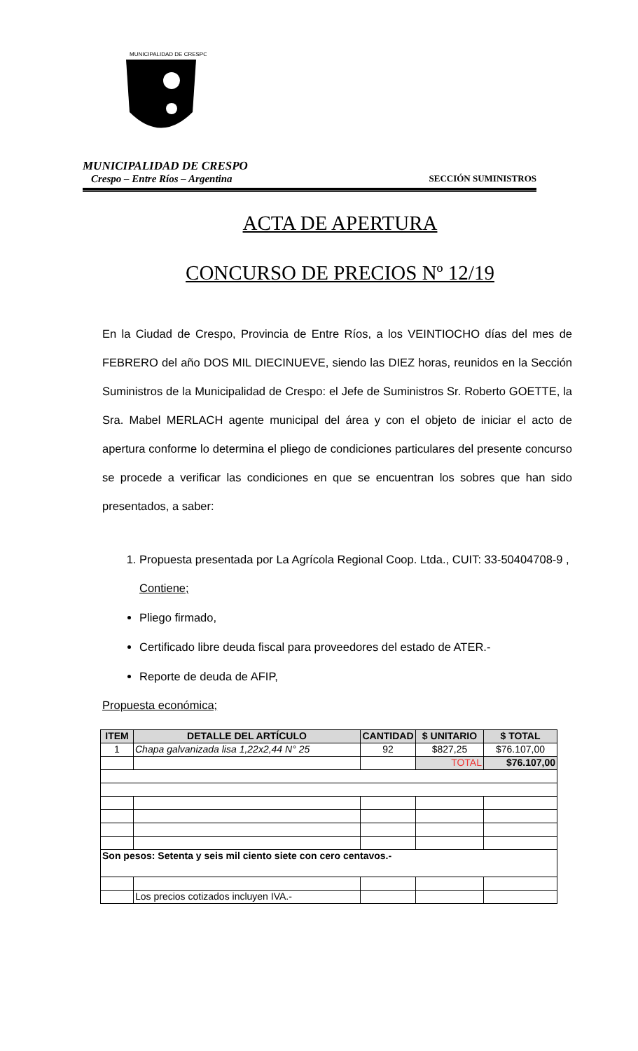MUNICIPALIDAD DE CRESPO
MUNICIPALIDAD DE CRESPO
Crespo – Entre Ríos – Argentina SECCIÓN SUMINISTROS
ACTA DE APERTURA
CONCURSO DE PRECIOS Nº 12/19
En la Ciudad de Crespo, Provincia de Entre Ríos, a los VEINTIOCHO días del mes de FEBRERO del año DOS MIL DIECINUEVE, siendo las DIEZ horas, reunidos en la Sección Suministros de la Municipalidad de Crespo: el Jefe de Suministros Sr. Roberto GOETTE, la Sra. Mabel MERLACH agente municipal del área y con el objeto de iniciar el acto de apertura conforme lo determina el pliego de condiciones particulares del presente concurso se procede a verificar las condiciones en que se encuentran los sobres que han sido presentados, a saber:
1. Propuesta presentada por La Agrícola Regional Coop. Ltda., CUIT: 33-50404708-9 ,
Contiene;
Pliego firmado,
Certificado libre deuda fiscal para proveedores del estado de ATER.-
Reporte de deuda de AFIP,
Propuesta económica;
| ITEM | DETALLE DEL ARTÍCULO | CANTIDAD | $ UNITARIO | $ TOTAL |
| --- | --- | --- | --- | --- |
| 1 | Chapa galvanizada lisa 1,22x2,44 N° 25 | 92 | $827,25 | $76.107,00 |
| | | | TOTAL | $76.107,00 |
| Son pesos: Setenta y seis mil ciento siete con cero centavos.- | | | | |
| | Los precios cotizados incluyen IVA.- | | | |